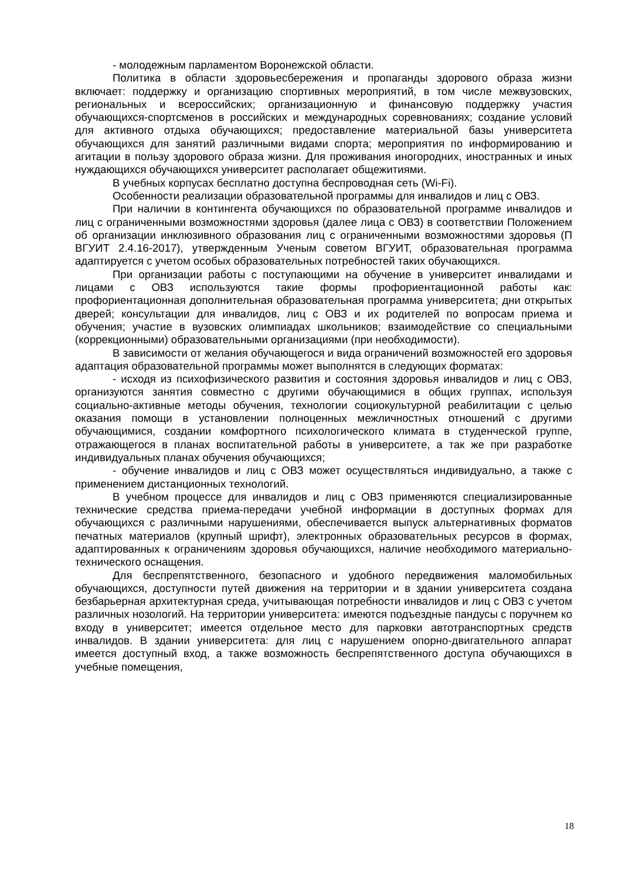- молодежным парламентом Воронежской области.
Политика в области здоровьесбережения и пропаганды здорового образа жизни включает: поддержку и организацию спортивных мероприятий, в том числе межвузовских, региональных и всероссийских; организационную и финансовую поддержку участия обучающихся-спортсменов в российских и международных соревнованиях; создание условий для активного отдыха обучающихся; предоставление материальной базы университета обучающихся для занятий различными видами спорта; мероприятия по информированию и агитации в пользу здорового образа жизни. Для проживания иногородних, иностранных и иных нуждающихся обучающихся университет располагает общежитиями.
В учебных корпусах бесплатно доступна беспроводная сеть (Wi-Fi).
Особенности реализации образовательной программы для инвалидов и лиц с ОВЗ.
При наличии в контингента обучающихся по образовательной программе инвалидов и лиц с ограниченными возможностями здоровья (далее лица с ОВЗ) в соответствии Положением об организации инклюзивного образования лиц с ограниченными возможностями здоровья (П ВГУИТ 2.4.16-2017), утвержденным Ученым советом ВГУИТ, образовательная программа адаптируется с учетом особых образовательных потребностей таких обучающихся.
При организации работы с поступающими на обучение в университет инвалидами и лицами с ОВЗ используются такие формы профориентационной работы как: профориентационная дополнительная образовательная программа университета; дни открытых дверей; консультации для инвалидов, лиц с ОВЗ и их родителей по вопросам приема и обучения; участие в вузовских олимпиадах школьников; взаимодействие со специальными (коррекционными) образовательными организациями (при необходимости).
В зависимости от желания обучающегося и вида ограничений возможностей его здоровья адаптация образовательной программы может выполнятся в следующих форматах:
- исходя из психофизического развития и состояния здоровья инвалидов и лиц с ОВЗ, организуются занятия совместно с другими обучающимися в общих группах, используя социально-активные методы обучения, технологии социокультурной реабилитации с целью оказания помощи в установлении полноценных межличностных отношений с другими обучающимися, создании комфортного психологического климата в студенческой группе, отражающегося в планах воспитательной работы в университете, а так же при разработке индивидуальных планах обучения обучающихся;
- обучение инвалидов и лиц с ОВЗ может осуществляться индивидуально, а также с применением дистанционных технологий.
В учебном процессе для инвалидов и лиц с ОВЗ применяются специализированные технические средства приема-передачи учебной информации в доступных формах для обучающихся с различными нарушениями, обеспечивается выпуск альтернативных форматов печатных материалов (крупный шрифт), электронных образовательных ресурсов в формах, адаптированных к ограничениям здоровья обучающихся, наличие необходимого материально-технического оснащения.
Для беспрепятственного, безопасного и удобного передвижения маломобильных обучающихся, доступности путей движения на территории и в здании университета создана безбарьерная архитектурная среда, учитывающая потребности инвалидов и лиц с ОВЗ с учетом различных нозологий. На территории университета: имеются подъездные пандусы с поручнем ко входу в университет; имеется отдельное место для парковки автотранспортных средств инвалидов. В здании университета: для лиц с нарушением опорно-двигательного аппарат имеется доступный вход, а также возможность беспрепятственного доступа обучающихся в учебные помещения,
18